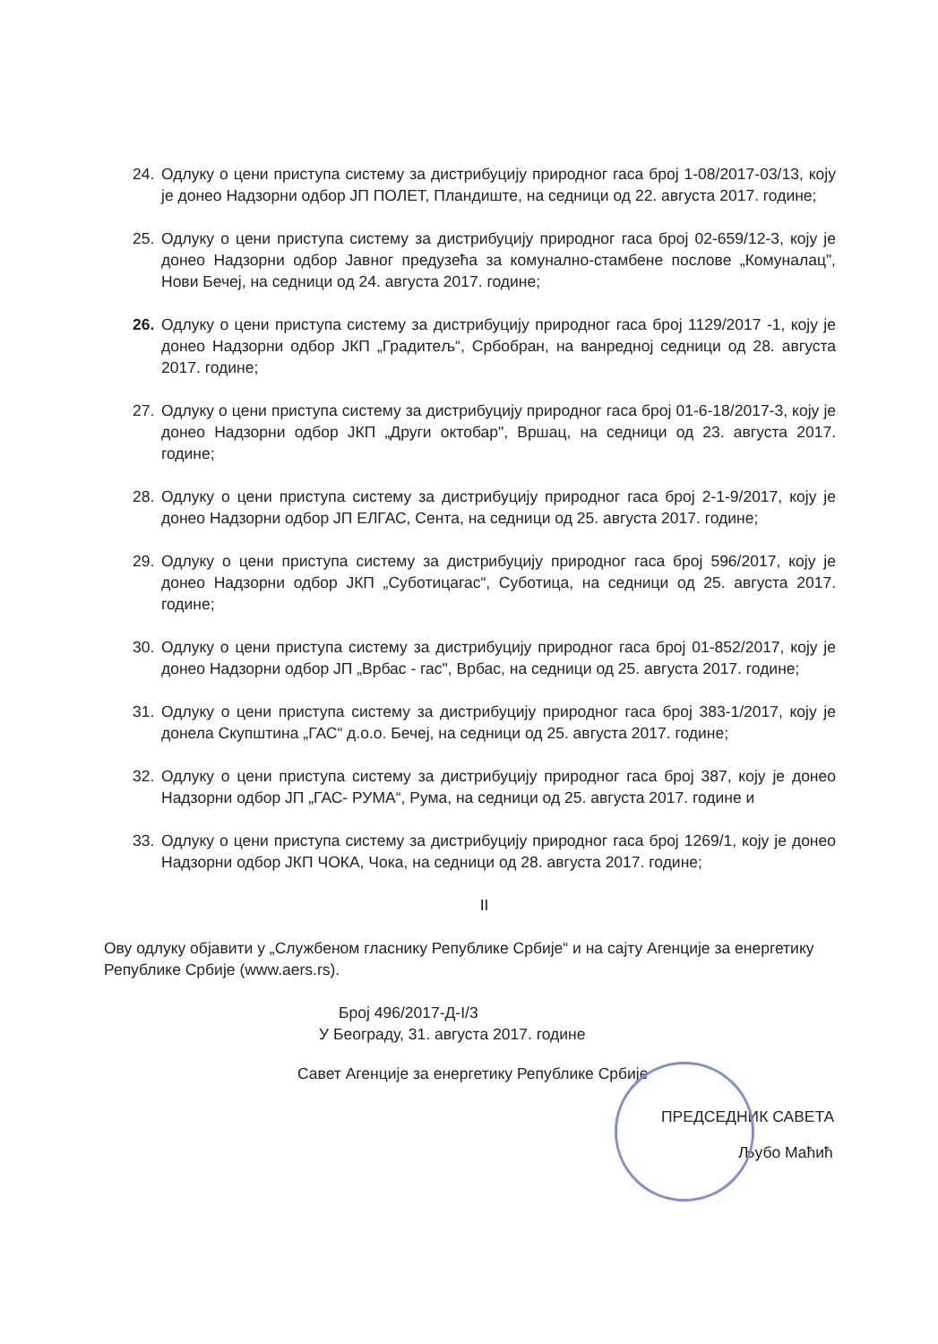24. Одлуку о цени приступа систему за дистрибуцију природног гаса број 1-08/2017-03/13, коју је донео Надзорни одбор ЈП ПОЛЕТ, Пландиште, на седници од 22. августа 2017. године;
25. Одлуку о цени приступа систему за дистрибуцију природног гаса број 02-659/12-3, коју је донео Надзорни одбор Јавног предузећа за комунално-стамбене послове „Комуналац", Нови Бечеј, на седници од 24. августа 2017. године;
26. Одлуку о цени приступа систему за дистрибуцију природног гаса број 1129/2017 -1, коју је донео Надзорни одбор ЈКП „Градитељ“, Србобран, на ванредној седници од 28. августа 2017. године;
27. Одлуку о цени приступа систему за дистрибуцију природног гаса број 01-6-18/2017-3, коју је донео Надзорни одбор ЈКП „Други октобар", Вршац, на седници од 23. августа 2017. године;
28. Одлуку о цени приступа систему за дистрибуцију природног гаса број 2-1-9/2017, коју је донео Надзорни одбор ЈП ЕЛГАС, Сента, на седници од 25. августа 2017. године;
29. Одлуку о цени приступа систему за дистрибуцију природног гаса број 596/2017, коју је донео Надзорни одбор ЈКП „Суботицагас“, Суботица, на седници од 25. августа 2017. године;
30. Одлуку о цени приступа систему за дистрибуцију природног гаса број 01-852/2017, коју је донео Надзорни одбор ЈП „Врбас - гас", Врбас, на седници од 25. августа 2017. године;
31. Одлуку о цени приступа систему за дистрибуцију природног гаса број 383-1/2017, коју је донела Скупштина „ГАС“ д.о.о. Бечеј, на седници од 25. августа 2017. године;
32. Одлуку о цени приступа систему за дистрибуцију природног гаса број 387, коју је донео Надзорни одбор ЈП „ГАС- РУМА“, Рума, на седници од 25. августа 2017. године и
33. Одлуку о цени приступа систему за дистрибуцију природног гаса број 1269/1, коју је донео Надзорни одбор ЈКП ЧОКА, Чока, на седници од 28. августа 2017. године;
II
Ову одлуку објавити у „Службеном гласнику Републике Србије“ и на сајту Агенције за енергетику Републике Србије (www.aers.rs).
Број 496/2017-Д-I/3
У Београду, 31. августа 2017. године
Савет Агенције за енергетику Републике Србије
ПРЕДСЕДНИК САВЕТА
Љубо Маћић